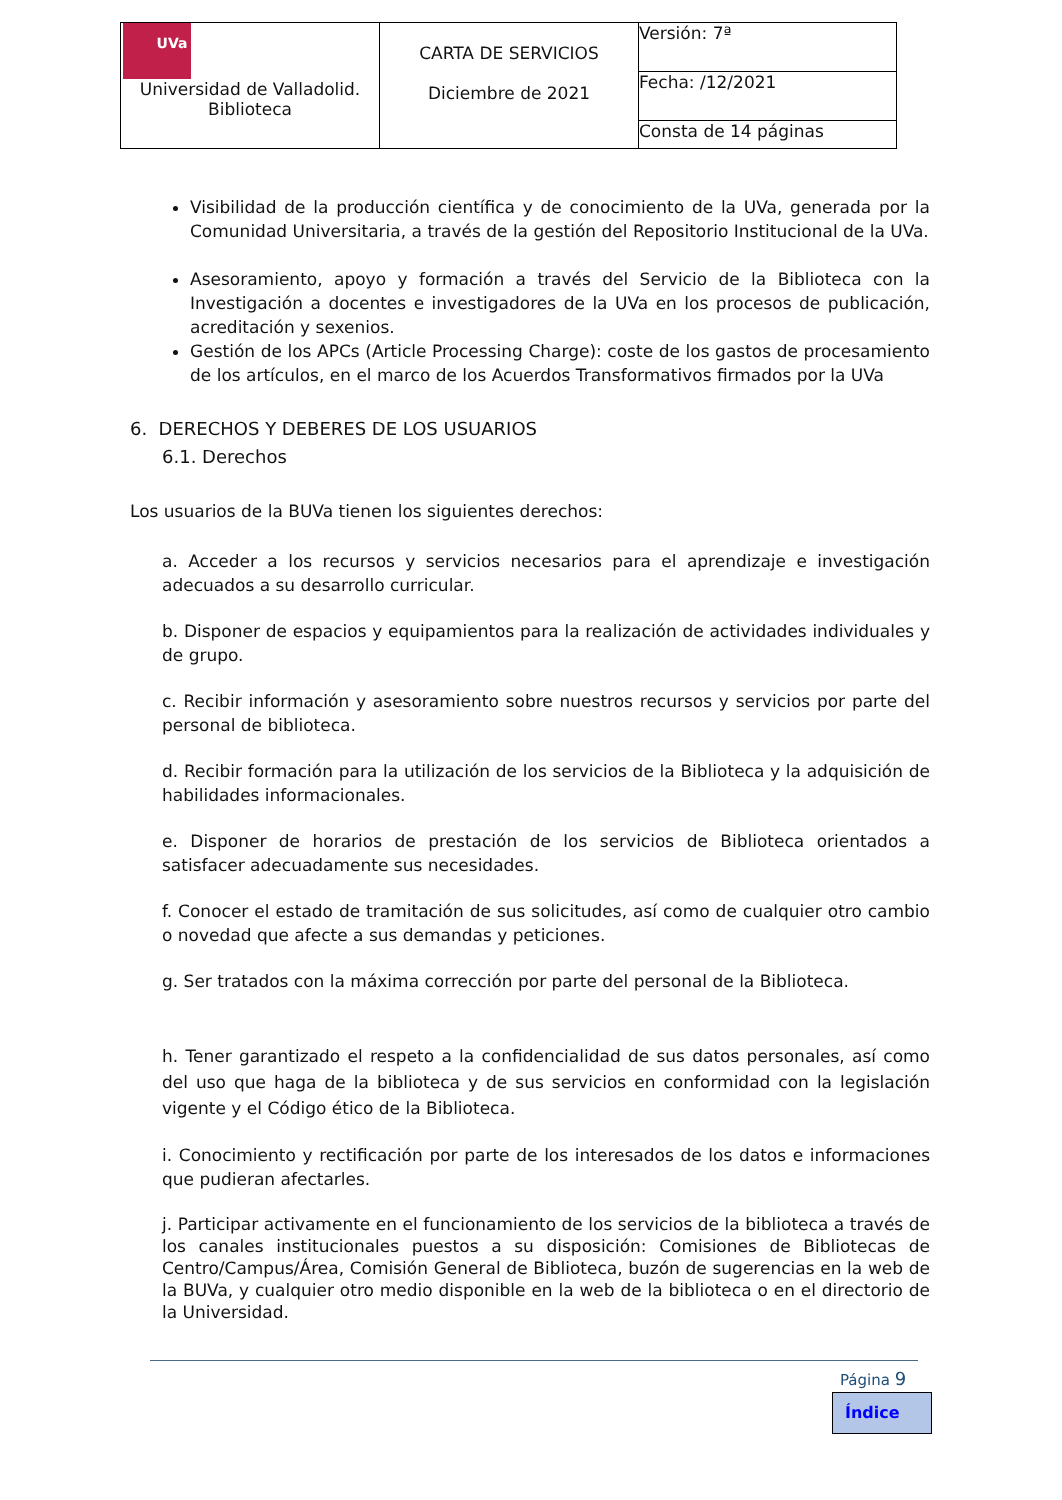| UVa Universidad de Valladolid. Biblioteca | CARTA DE SERVICIOS Diciembre de 2021 | Versión: 7ª |
| | | Fecha: /12/2021 |
| | | Consta de 14 páginas |
Visibilidad de la producción científica y de conocimiento de la UVa, generada por la Comunidad Universitaria, a través de la gestión del Repositorio Institucional de la UVa.
Asesoramiento, apoyo y formación a través del Servicio de la Biblioteca con la Investigación a docentes e investigadores de la UVa en los procesos de publicación, acreditación y sexenios.
Gestión de los APCs (Article Processing Charge): coste de los gastos de procesamiento de los artículos, en el marco de los Acuerdos Transformativos firmados por la UVa
6. DERECHOS Y DEBERES DE LOS USUARIOS
6.1. Derechos
Los usuarios de la BUVa tienen los siguientes derechos:
a. Acceder a los recursos y servicios necesarios para el aprendizaje e investigación adecuados a su desarrollo curricular.
b. Disponer de espacios y equipamientos para la realización de actividades individuales y de grupo.
c. Recibir información y asesoramiento sobre nuestros recursos y servicios por parte del personal de biblioteca.
d. Recibir formación para la utilización de los servicios de la Biblioteca y la adquisición de habilidades informacionales.
e. Disponer de horarios de prestación de los servicios de Biblioteca orientados a satisfacer adecuadamente sus necesidades.
f. Conocer el estado de tramitación de sus solicitudes, así como de cualquier otro cambio o novedad que afecte a sus demandas y peticiones.
g. Ser tratados con la máxima corrección por parte del personal de la Biblioteca.
h. Tener garantizado el respeto a la confidencialidad de sus datos personales, así como del uso que haga de la biblioteca y de sus servicios en conformidad con la legislación vigente y el Código ético de la Biblioteca.
i. Conocimiento y rectificación por parte de los interesados de los datos e informaciones que pudieran afectarles.
j. Participar activamente en el funcionamiento de los servicios de la biblioteca a través de los canales institucionales puestos a su disposición: Comisiones de Bibliotecas de Centro/Campus/Área, Comisión General de Biblioteca, buzón de sugerencias en la web de la BUVa, y cualquier otro medio disponible en la web de la biblioteca o en el directorio de la Universidad.
Página 9
Índice